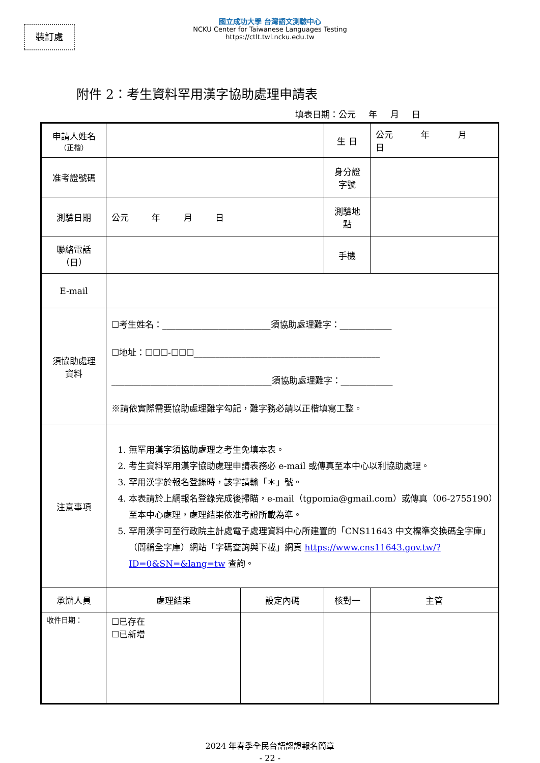裝訂處
國立成功大學 台灣語文測驗中心
NCKU Center for Taiwanese Languages Testing
https://ctlt.twl.ncku.edu.tw
附件 2：考生資料罕用漢字協助處理申請表
填表日期：公元 年 月 日
| 申請人姓名 （正楷） | | | 生 日 | 公元 年 月 日 |
| 准考證號碼 | | | 身分證 字號 | |
| 測驗日期 | 公元 年 月 日 | | 測驗地 點 | |
| 聯絡電話 （日） | | | 手機 | |
| E-mail | | | | |
| 須協助處理 資料 | ☐考生姓名：_________________________須協助處理難字：____________ ☐地址：☐☐☐-☐☐☐___________________________________________ _____________________________________須協助處理難字：____________ ※請依實際需要協助處理難字勾記，難字務必請以正楷填寫工整。 | | | |
| 注意事項 | 1. 無罕用漢字須協助處理之考生免填本表。 2. 考生資料罕用漢字協助處理申請表務必 e-mail 或傳真至本中心以利協助處理。 3. 罕用漢字於報名登錄時，該字請輸「＊」號。 4. 本表請於上網報名登錄完成後掃瞄，e-mail（tgpomia@gmail.com）或傳真（06-2755190）至本中心處理，處理結果依准考證所載為準。 5. 罕用漢字可至行政院主計處電子處理資料中心所建置的「CNS11643 中文標準交換碼全字庫」（簡稱全字庫）網站「字碼查詢與下載」網頁 https://www.cns11643.gov.tw/?ID=0&SN=&lang=tw 查詢。 | | | |
| 承辦人員 | 處理結果 | 設定內碼 | 核對一 | 主管 |
| 收件日期： | ☐已存在 ☐已新增 | | | |
2024 年春季全民台語認證報名簡章
- 22 -